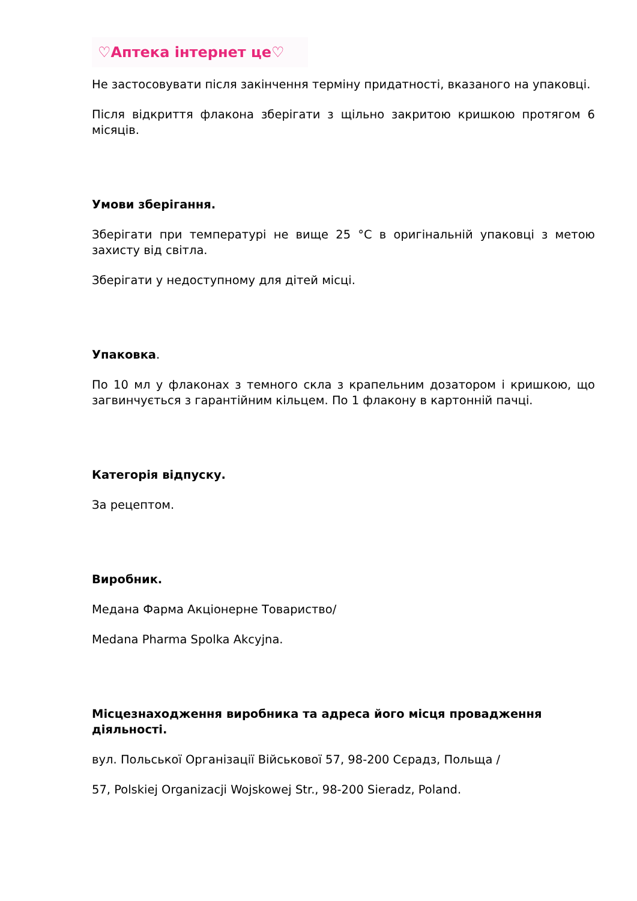♡Аптека інтернет це♡
Не застосовувати після закінчення терміну придатності, вказаного на упаковці.
Після відкриття флакона зберігати з щільно закритою кришкою протягом 6 місяців.
Умови зберігання.
Зберігати при температурі не вище 25 °С в оригінальній упаковці з метою захисту від світла.
Зберігати у недоступному для дітей місці.
Упаковка.
По 10 мл у флаконах з темного скла з крапельним дозатором і кришкою, що загвинчується з гарантійним кільцем. По 1 флакону в картонній пачці.
Категорія відпуску.
За рецептом.
Виробник.
Медана Фарма Акціонерне Товариство/
Medana Pharma Spolka Akcyjna.
Місцезнаходження виробника та адреса його місця провадження діяльності.
вул. Польської Організації Військової 57, 98-200 Сєрадз, Польща /
57, Polskiej Organizacji Wojskowej Str., 98-200 Sieradz, Poland.